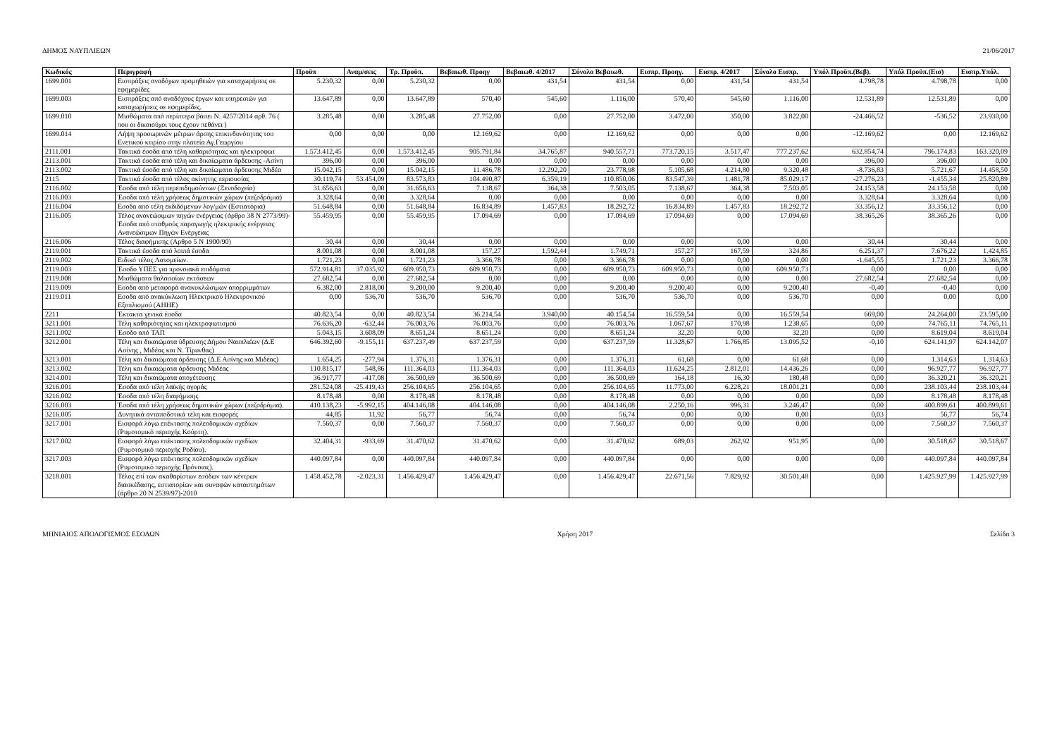ΔΗΜΟΣ ΝΑΥΠΛΙΕΩΝ 21/06/2017
| Κωδικός | Περιγραφή | Προϋπ | Αναμ/σεις | Τρ. Προϋπ. | Βεβαιωθ. Προηγ | Βεβαιωθ. 4/2017 | Σύνολο Βεβαιωθ. | Εισπρ. Προηγ. | Εισπρ. 4/2017 | Σύνολο Εισπρ. | Υπόλ Προϋπ.(Βεβ). | Υπόλ Προϋπ.(Εισ) | Εισπρ.Υπόλ. |
| --- | --- | --- | --- | --- | --- | --- | --- | --- | --- | --- | --- | --- | --- |
| 1699.001 | Εισπράξεις αναδόχων προμηθειών για καταχωρήσεις σε εφημερίδες | 5.230,32 | 0,00 | 5.230,32 | 0,00 | 431,54 | 431,54 | 0,00 | 431,54 | 431,54 | 4.798,78 | 4.798,78 | 0,00 |
| 1699.003 | Εισπράξεις από αναδόχους έργων και υπηρεσιών για καταχωρήσεις σε εφημερίδες. | 13.647,89 | 0,00 | 13.647,89 | 570,40 | 545,60 | 1.116,00 | 570,40 | 545,60 | 1.116,00 | 12.531,89 | 12.531,89 | 0,00 |
| 1699.010 | Μισθώματα από περίπτερα βάσει Ν. 4257/2014 αρθ. 76 ( που οι δικαιούχοι τους έχουν πεθάνει ) | 3.285,48 | 0,00 | 3.285,48 | 27.752,00 | 0,00 | 27.752,00 | 3.472,00 | 350,00 | 3.822,00 | -24.466,52 | -536,52 | 23.930,00 |
| 1699.014 | Λήψη προσωρινών μέτρων άρσης επικινδυνότητας του Ενετικού κτιρίου στην πλατεία Αγ.Γεωργίου | 0,00 | 0,00 | 0,00 | 12.169,62 | 0,00 | 12.169,62 | 0,00 | 0,00 | 0,00 | -12.169,62 | 0,00 | 12.169,62 |
| 2111.001 | Τακτικά έσοδα από τέλη καθαριότητας και ηλεκτροφωτ | 1.573.412,45 | 0,00 | 1.573.412,45 | 905.791,84 | 34.765,87 | 940.557,71 | 773.720,15 | 3.517,47 | 777.237,62 | 632.854,74 | 796.174,83 | 163.320,09 |
| 2113.001 | Τακτικά έσοδα από τέλη και δικαίωματα άρδευσης -Ασίνη | 396,00 | 0,00 | 396,00 | 0,00 | 0,00 | 0,00 | 0,00 | 0,00 | 0,00 | 396,00 | 396,00 | 0,00 |
| 2113.002 | Τακτικά έσοδα από τέλη και δικαίωματα άρδευσης Μιδέα | 15.042,15 | 0,00 | 15.042,15 | 11.486,78 | 12.292,20 | 23.778,98 | 5.105,68 | 4.214,80 | 9.320,48 | -8.736,83 | 5.721,67 | 14.458,50 |
| 2115 | Τακτικά έσοδα από τέλος ακίνητης περιουσίας | 30.119,74 | 53.454,09 | 83.573,83 | 104.490,87 | 6.359,19 | 110.850,06 | 83.547,39 | 1.481,78 | 85.029,17 | -27.276,23 | -1.455,34 | 25.820,89 |
| 2116.002 | Έσοδα από τέλη περεπιδημούντων (Ξενοδοχεία) | 31.656,63 | 0,00 | 31.656,63 | 7.138,67 | 364,38 | 7.503,05 | 7.138,67 | 364,38 | 7.503,05 | 24.153,58 | 24.153,58 | 0,00 |
| 2116.003 | Έσοδα από τέλη χρήσεως δημοτικών χώρων (πεζοδρόμια) | 3.328,64 | 0,00 | 3.328,64 | 0,00 | 0,00 | 0,00 | 0,00 | 0,00 | 0,00 | 3.328,64 | 3.328,64 | 0,00 |
| 2116.004 | Εσοδα από τέλη εκδιδόμενων λογ/μών (Εστιατόρια) | 51.648,84 | 0,00 | 51.648,84 | 16.834,89 | 1.457,83 | 18.292,72 | 16.834,89 | 1.457,83 | 18.292,72 | 33.356,12 | 33.356,12 | 0,00 |
| 2116.005 | Τέλος ανανεώσιμων πηγών ενέργειας (άρθρο 38 Ν 2773/99)-Έσοδα από σταθμούς παραγωγής ηλεκτρικής ενέργειας Ανανεώσιμων Πηγών Ενέργειας | 55.459,95 | 0,00 | 55.459,95 | 17.094,69 | 0,00 | 17.094,69 | 17.094,69 | 0,00 | 17.094,69 | 38.365,26 | 38.365,26 | 0,00 |
| 2116.006 | Τέλος διαφήμισης (Αρθρο 5 Ν 1900/90) | 30,44 | 0,00 | 30,44 | 0,00 | 0,00 | 0,00 | 0,00 | 0,00 | 0,00 | 30,44 | 30,44 | 0,00 |
| 2119.001 | Τακτικά έσοδα από λοιπά έσοδα | 8.001,08 | 0,00 | 8.001,08 | 157,27 | 1.592,44 | 1.749,71 | 157,27 | 167,59 | 324,86 | 6.251,37 | 7.676,22 | 1.424,85 |
| 2119.002 | Ειδικό τέλος Λατομείων. | 1.721,23 | 0,00 | 1.721,23 | 3.366,78 | 0,00 | 3.366,78 | 0,00 | 0,00 | 0,00 | -1.645,55 | 1.721,23 | 3.366,78 |
| 2119.003 | Έσοδο ΥΠΕΣ για προνοιακά επιδόματα | 572.914,81 | 37.035,92 | 609.950,73 | 609.950,73 | 0,00 | 609.950,73 | 609.950,73 | 0,00 | 609.950,73 | 0,00 | 0,00 | 0,00 |
| 2119.008 | Μισθώματα θαλασσίων εκτάσεων | 27.682,54 | 0,00 | 27.682,54 | 0,00 | 0,00 | 0,00 | 0,00 | 0,00 | 0,00 | 27.682,54 | 27.682,54 | 0,00 |
| 2119.009 | Εσοδα από μεταφορά ανακυκλώσιμων απορριμμάτων | 6.382,00 | 2.818,00 | 9.200,00 | 9.200,40 | 0,00 | 9.200,40 | 9.200,40 | 0,00 | 9.200,40 | -0,40 | -0,40 | 0,00 |
| 2119.011 | Εσοδα από ανακύκλωση Ηλεκτρικού Ηλεκτρονικού Εξοπλισμού (ΑΗΗΕ) | 0,00 | 536,70 | 536,70 | 536,70 | 0,00 | 536,70 | 536,70 | 0,00 | 536,70 | 0,00 | 0,00 | 0,00 |
| 2211 | Έκτακτα γενικά έσοδα | 40.823,54 | 0,00 | 40.823,54 | 36.214,54 | 3.940,00 | 40.154,54 | 16.559,54 | 0,00 | 16.559,54 | 669,00 | 24.264,00 | 23.595,00 |
| 3211.001 | Τέλη καθαριότητας και ηλεκτροφωτισμού | 76.636,20 | -632,44 | 76.003,76 | 76.003,76 | 0,00 | 76.003,76 | 1.067,67 | 170,98 | 1.238,65 | 0,00 | 74.765,11 | 74.765,11 |
| 3211.002 | Έσοδο από ΤΑΠ | 5.043,15 | 3.608,09 | 8.651,24 | 8.651,24 | 0,00 | 8.651,24 | 32,20 | 0,00 | 32,20 | 0,00 | 8.619,04 | 8.619,04 |
| 3212.001 | Τέλη και δικαιώματα ύδρευσης Δήμου Ναυπλιέων (Δ.Ε Ασίνης , Μιδέας και Ν. Τίρυνθας) | 646.392,60 | -9.155,11 | 637.237,49 | 637.237,59 | 0,00 | 637.237,59 | 11.328,67 | 1.766,85 | 13.095,52 | -0,10 | 624.141,97 | 624.142,07 |
| 3213.001 | Τέλη και δικαιώματα άρδευσης (Δ.Ε Ασίνης και Μιδέας) | 1.654,25 | -277,94 | 1.376,31 | 1.376,31 | 0,00 | 1.376,31 | 61,68 | 0,00 | 61,68 | 0,00 | 1.314,63 | 1.314,63 |
| 3213.002 | Τέλη και δικαιώματα άρδευσης Μιδέας | 110.815,17 | 548,86 | 111.364,03 | 111.364,03 | 0,00 | 111.364,03 | 11.624,25 | 2.812,01 | 14.436,26 | 0,00 | 96.927,77 | 96.927,77 |
| 3214.001 | Τέλη και δικαιώματα αποχέτευσης | 36.917,77 | -417,08 | 36.500,69 | 36.500,69 | 0,00 | 36.500,69 | 164,18 | 16,30 | 180,48 | 0,00 | 36.320,21 | 36.320,21 |
| 3216.001 | Έσοδα από τέλη λαϊκής αγοράς | 281.524,08 | -25.419,43 | 256.104,65 | 256.104,65 | 0,00 | 256.104,65 | 11.773,00 | 6.228,21 | 18.001,21 | 0,00 | 238.103,44 | 238.103,44 |
| 3216.002 | Έσοδα από τέλη διαφήμισης | 8.178,48 | 0,00 | 8.178,48 | 8.178,48 | 0,00 | 8.178,48 | 0,00 | 0,00 | 0,00 | 0,00 | 8.178,48 | 8.178,48 |
| 3216.003 | Έσοδα από τέλη χρήσεως δημοτικών χώρων (πεζοδρόμια). | 410.138,23 | -5.992,15 | 404.146,08 | 404.146,08 | 0,00 | 404.146,08 | 2.250,16 | 996,31 | 3.246,47 | 0,00 | 400.899,61 | 400.899,61 |
| 3216.005 | Δυνητικά ανταποδοτικά τέλη και εισφορές | 44,85 | 11,92 | 56,77 | 56,74 | 0,00 | 56,74 | 0,00 | 0,00 | 0,00 | 0,03 | 56,77 | 56,74 |
| 3217.001 | Εισφορά λόγω επέκτασης πολεοδομικών σχεδίων (Ρυμοτομικό περιοχής Κούρτη). | 7.560,37 | 0,00 | 7.560,37 | 7.560,37 | 0,00 | 7.560,37 | 0,00 | 0,00 | 0,00 | 0,00 | 7.560,37 | 7.560,37 |
| 3217.002 | Εισφορά λόγω επέκτασης πολεοδομικών σχεδίων (Ρυμοτομικό περιοχής Ροδίου). | 32.404,31 | -933,69 | 31.470,62 | 31.470,62 | 0,00 | 31.470,62 | 689,03 | 262,92 | 951,95 | 0,00 | 30.518,67 | 30.518,67 |
| 3217.003 | Εισφορά λόγω επέκτασης πολεοδομικών σχεδίων (Ρυμοτομικό περιοχής Πρόνοιας). | 440.097,84 | 0,00 | 440.097,84 | 440.097,84 | 0,00 | 440.097,84 | 0,00 | 0,00 | 0,00 | 0,00 | 440.097,84 | 440.097,84 |
| 3218.001 | Τέλος επί των ακαθαρίστων εσόδων των κέντρων διασκέδασης, εστιατορίων και συναφών καταστημάτων (άρθρο 20 Ν 2539/97)-2010 | 1.458.452,78 | -2.023,31 | 1.456.429,47 | 1.456.429,47 | 0,00 | 1.456.429,47 | 22.671,56 | 7.829,92 | 30.501,48 | 0,00 | 1.425.927,99 | 1.425.927,99 |
ΜΗΝΙΑΙΟΣ ΑΠΟΛΟΓΙΣΜΟΣ ΕΣΟΔΩΝ Χρήση 2017 Σελίδα 3